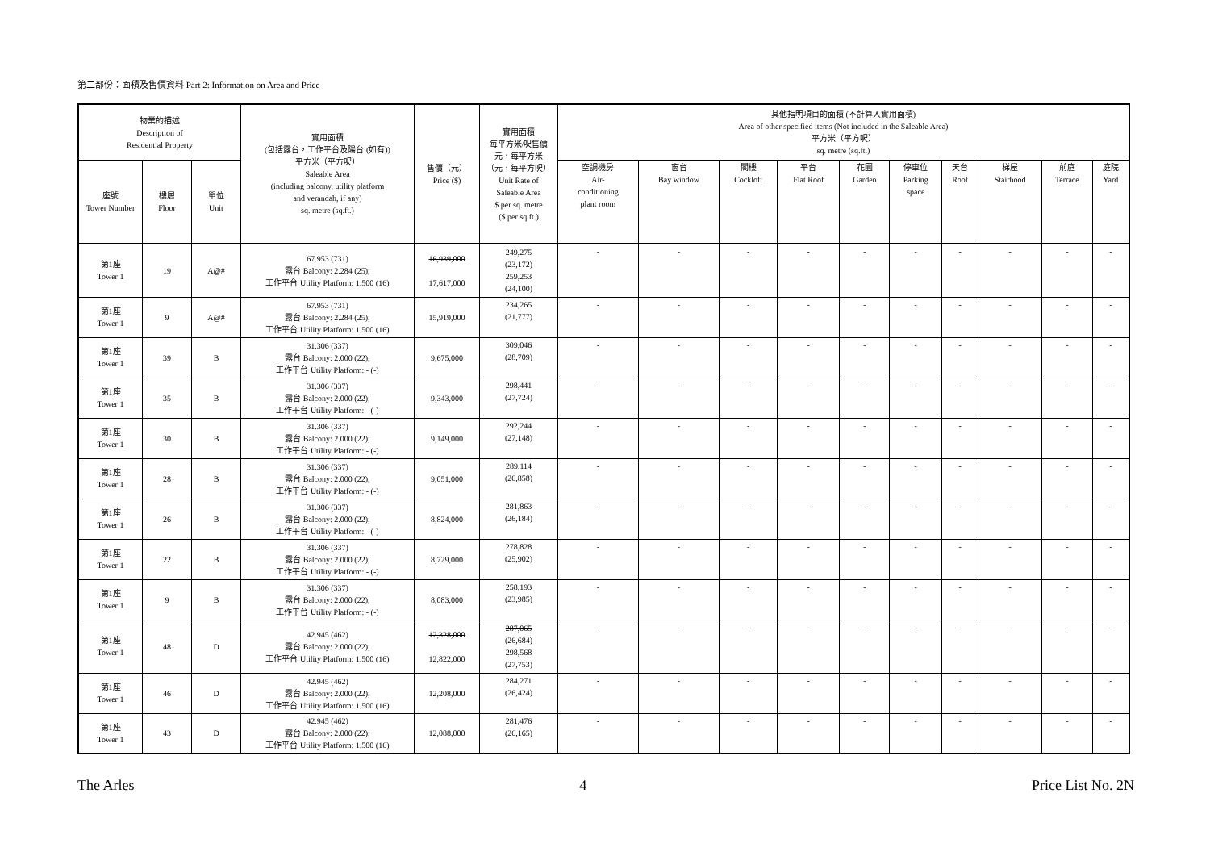第二部份：面積及售價資料 Part 2: Information on Area and Price
| 物業的描述 Description of Residential Property | | | 實用面積 (包括露台，工作平台及陽台 (如有)) 平方米（平方呎） Saleable Area (including balcony, utility platform and verandah, if any) sq. metre (sq.ft.) | 售價（元） Price ($) | 實用面積 每平方米/呎售價 元，每平方米 （元，每平方呎） Unit Rate of Saleable Area $ per sq. metre ($ per sq.ft.) | 其他指明項目的面積 (不計算入實用面積) Area of other specified items (Not included in the Saleable Area) 平方米（平方呎） sq. metre (sq.ft.) | | | | | | | | | |
| --- | --- | --- | --- | --- | --- | --- | --- | --- | --- | --- | --- | --- | --- | --- | --- |
| 座號 Tower Number | 樓層 Floor | 單位 Unit | | | | 空調機房 Air- conditioning plant room | 窗台 Bay window | 閣樓 Cockloft | 平台 Flat Roof | 花園 Garden | 停車位 Parking space | 天台 Roof | 梯屋 Stairhood | 前庭 Terrace | 庭院 Yard |
| 第1座 Tower 1 | 19 | A@# | 67.953 (731) 露台 Balcony: 2.284 (25); 工作平台 Utility Platform: 1.500 (16) | 16,939,000 17,617,000 | 249,275 (23,172) 259,253 (24,100) | - | - | - | - | - | - | - | - | - | - |
| 第1座 Tower 1 | 9 | A@# | 67.953 (731) 露台 Balcony: 2.284 (25); 工作平台 Utility Platform: 1.500 (16) | 15,919,000 | 234,265 (21,777) | - | - | - | - | - | - | - | - | - | - |
| 第1座 Tower 1 | 39 | B | 31.306 (337) 露台 Balcony: 2.000 (22); 工作平台 Utility Platform: - (-) | 9,675,000 | 309,046 (28,709) | - | - | - | - | - | - | - | - | - | - |
| 第1座 Tower 1 | 35 | B | 31.306 (337) 露台 Balcony: 2.000 (22); 工作平台 Utility Platform: - (-) | 9,343,000 | 298,441 (27,724) | - | - | - | - | - | - | - | - | - | - |
| 第1座 Tower 1 | 30 | B | 31.306 (337) 露台 Balcony: 2.000 (22); 工作平台 Utility Platform: - (-) | 9,149,000 | 292,244 (27,148) | - | - | - | - | - | - | - | - | - | - |
| 第1座 Tower 1 | 28 | B | 31.306 (337) 露台 Balcony: 2.000 (22); 工作平台 Utility Platform: - (-) | 9,051,000 | 289,114 (26,858) | - | - | - | - | - | - | - | - | - | - |
| 第1座 Tower 1 | 26 | B | 31.306 (337) 露台 Balcony: 2.000 (22); 工作平台 Utility Platform: - (-) | 8,824,000 | 281,863 (26,184) | - | - | - | - | - | - | - | - | - | - |
| 第1座 Tower 1 | 22 | B | 31.306 (337) 露台 Balcony: 2.000 (22); 工作平台 Utility Platform: - (-) | 8,729,000 | 278,828 (25,902) | - | - | - | - | - | - | - | - | - | - |
| 第1座 Tower 1 | 9 | B | 31.306 (337) 露台 Balcony: 2.000 (22); 工作平台 Utility Platform: - (-) | 8,083,000 | 258,193 (23,985) | - | - | - | - | - | - | - | - | - | - |
| 第1座 Tower 1 | 48 | D | 42.945 (462) 露台 Balcony: 2.000 (22); 工作平台 Utility Platform: 1.500 (16) | 12,328,000 12,822,000 | 287,065 (26,684) 298,568 (27,753) | - | - | - | - | - | - | - | - | - | - |
| 第1座 Tower 1 | 46 | D | 42.945 (462) 露台 Balcony: 2.000 (22); 工作平台 Utility Platform: 1.500 (16) | 12,208,000 | 284,271 (26,424) | - | - | - | - | - | - | - | - | - | - |
| 第1座 Tower 1 | 43 | D | 42.945 (462) 露台 Balcony: 2.000 (22); 工作平台 Utility Platform: 1.500 (16) | 12,088,000 | 281,476 (26,165) | - | - | - | - | - | - | - | - | - | - |
The Arles 4 Price List No. 2N